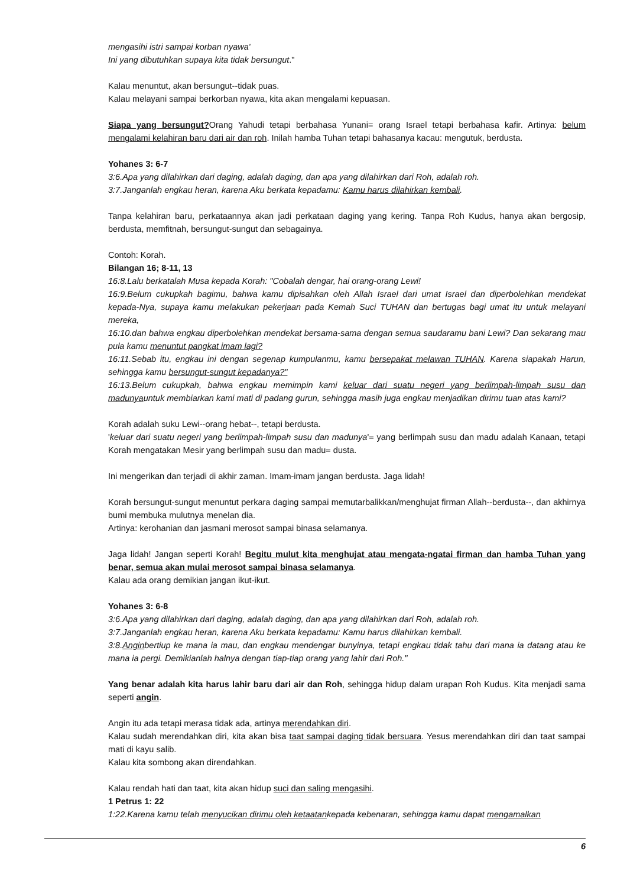mengasihi istri sampai korban nyawa'
Ini yang dibutuhkan supaya kita tidak bersungut."
Kalau menuntut, akan bersungut--tidak puas.
Kalau melayani sampai berkorban nyawa, kita akan mengalami kepuasan.
Siapa yang bersungut?Orang Yahudi tetapi berbahasa Yunani= orang Israel tetapi berbahasa kafir. Artinya: belum mengalami kelahiran baru dari air dan roh. Inilah hamba Tuhan tetapi bahasanya kacau: mengutuk, berdusta.
Yohanes 3: 6-7
3:6.Apa yang dilahirkan dari daging, adalah daging, dan apa yang dilahirkan dari Roh, adalah roh.
3:7.Janganlah engkau heran, karena Aku berkata kepadamu: Kamu harus dilahirkan kembali.
Tanpa kelahiran baru, perkataannya akan jadi perkataan daging yang kering. Tanpa Roh Kudus, hanya akan bergosip, berdusta, memfitnah, bersungut-sungut dan sebagainya.
Contoh: Korah.
Bilangan 16; 8-11, 13
16:8.Lalu berkatalah Musa kepada Korah: "Cobalah dengar, hai orang-orang Lewi!
16:9.Belum cukupkah bagimu, bahwa kamu dipisahkan oleh Allah Israel dari umat Israel dan diperbolehkan mendekat kepada-Nya, supaya kamu melakukan pekerjaan pada Kemah Suci TUHAN dan bertugas bagi umat itu untuk melayani mereka,
16:10.dan bahwa engkau diperbolehkan mendekat bersama-sama dengan semua saudaramu bani Lewi? Dan sekarang mau pula kamu menuntut pangkat imam lagi?
16:11.Sebab itu, engkau ini dengan segenap kumpulanmu, kamu bersepakat melawan TUHAN. Karena siapakah Harun, sehingga kamu bersungut-sungut kepadanya?"
16:13.Belum cukupkah, bahwa engkau memimpin kami keluar dari suatu negeri yang berlimpah-limpah susu dan madunyauntuk membiarkan kami mati di padang gurun, sehingga masih juga engkau menjadikan dirimu tuan atas kami?
Korah adalah suku Lewi--orang hebat--, tetapi berdusta.
'keluar dari suatu negeri yang berlimpah-limpah susu dan madunya'= yang berlimpah susu dan madu adalah Kanaan, tetapi Korah mengatakan Mesir yang berlimpah susu dan madu= dusta.
Ini mengerikan dan terjadi di akhir zaman. Imam-imam jangan berdusta. Jaga lidah!
Korah bersungut-sungut menuntut perkara daging sampai memutarbalikkan/menghujat firman Allah--berdusta--, dan akhirnya bumi membuka mulutnya menelan dia.
Artinya: kerohanian dan jasmani merosot sampai binasa selamanya.
Jaga lidah! Jangan seperti Korah! Begitu mulut kita menghujat atau mengata-ngatai firman dan hamba Tuhan yang benar, semua akan mulai merosot sampai binasa selamanya.
Kalau ada orang demikian jangan ikut-ikut.
Yohanes 3: 6-8
3:6.Apa yang dilahirkan dari daging, adalah daging, dan apa yang dilahirkan dari Roh, adalah roh.
3:7.Janganlah engkau heran, karena Aku berkata kepadamu: Kamu harus dilahirkan kembali.
3:8.Anginbertiup ke mana ia mau, dan engkau mendengar bunyinya, tetapi engkau tidak tahu dari mana ia datang atau ke mana ia pergi. Demikianlah halnya dengan tiap-tiap orang yang lahir dari Roh."
Yang benar adalah kita harus lahir baru dari air dan Roh, sehingga hidup dalam urapan Roh Kudus. Kita menjadi sama seperti angin.
Angin itu ada tetapi merasa tidak ada, artinya merendahkan diri.
Kalau sudah merendahkan diri, kita akan bisa taat sampai daging tidak bersuara. Yesus merendahkan diri dan taat sampai mati di kayu salib.
Kalau kita sombong akan direndahkan.
Kalau rendah hati dan taat, kita akan hidup suci dan saling mengasihi.
1 Petrus 1: 22
1:22.Karena kamu telah menyucikan dirimu oleh ketaatankepada kebenaran, sehingga kamu dapat mengamalkan
6